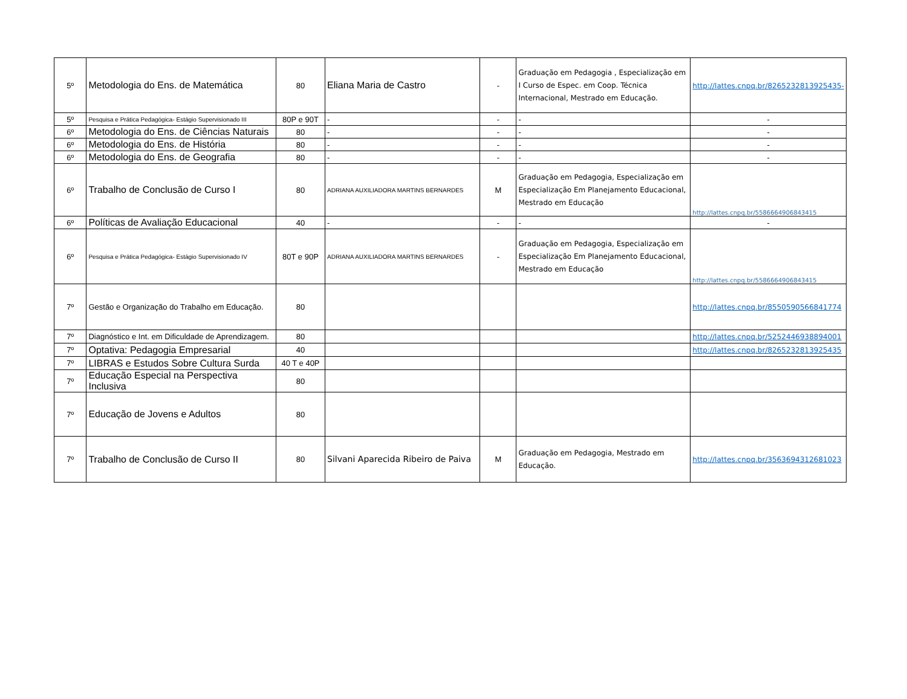| 5º | Metodologia do Ens. de Matemática | 80 | Eliana Maria de Castro | - | Graduação em Pedagogia , Especialização em I Curso de Espec. em Coop. Técnica Internacional, Mestrado em Educação. | http://lattes.cnpq.br/8265232813925435- |
| 5º | Pesquisa e Prática Pedagógica- Estágio Supervisionado III | 80P e 90T | - | - | - | - |
| 6º | Metodologia do Ens. de Ciências Naturais | 80 | - | - | - | - |
| 6º | Metodologia do Ens. de História | 80 | - | - | - | - |
| 6º | Metodologia do Ens. de Geografia | 80 | - | - | - | - |
| 6º | Trabalho de Conclusão de Curso I | 80 | ADRIANA AUXILIADORA MARTINS BERNARDES | M | Graduação em Pedagogia, Especialização em Especialização Em Planejamento Educacional, Mestrado em Educação | http://lattes.cnpq.br/5586664906843415 |
| 6º | Políticas de Avaliação Educacional | 40 | - | - | - | - |
| 6º | Pesquisa e Prática Pedagógica- Estágio Supervisionado IV | 80T e 90P | ADRIANA AUXILIADORA MARTINS BERNARDES | - | Graduação em Pedagogia, Especialização em Especialização Em Planejamento Educacional, Mestrado em Educação | http://lattes.cnpq.br/5586664906843415 |
| 7º | Gestão e Organização do Trabalho em Educação. | 80 | | | | http://lattes.cnpq.br/8550590566841774 |
| 7º | Diagnóstico e Int. em Dificuldade de Aprendizagem. | 80 | | | | http://lattes.cnpq.br/5252446938894001 |
| 7º | Optativa: Pedagogia Empresarial | 40 | | | | http://lattes.cnpq.br/8265232813925435 |
| 7º | LIBRAS e Estudos Sobre Cultura Surda | 40 T e 40P | | | | |
| 7º | Educação Especial na Perspectiva Inclusiva | 80 | | | | |
| 7º | Educação de Jovens e Adultos | 80 | | | | |
| 7º | Trabalho de Conclusão de Curso II | 80 | Silvani Aparecida Ribeiro de Paiva | M | Graduação em Pedagogia, Mestrado em Educação. | http://lattes.cnpq.br/3563694312681023 |